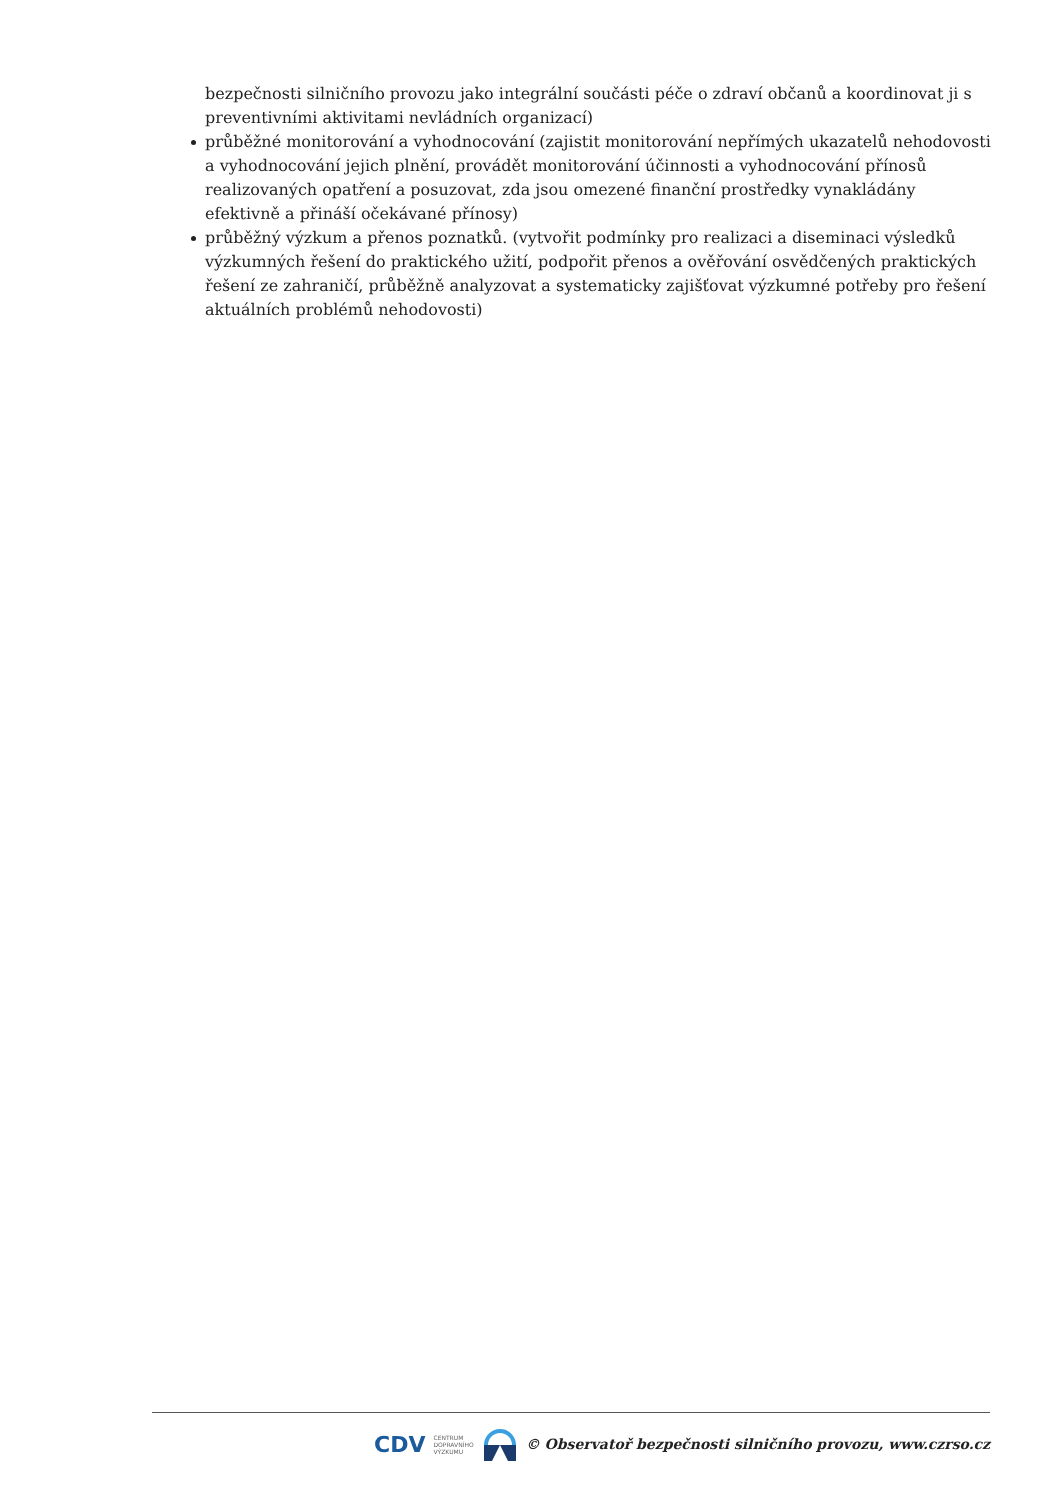bezpečnosti silničního provozu jako integrální součásti péče o zdraví občanů a koordinovat ji s preventivními aktivitami nevládních organizací)
průběžné monitorování a vyhodnocování (zajistit monitorování nepřímých ukazatelů nehodovosti a vyhodnocování jejich plnění, provádět monitorování účinnosti a vyhodnocování přínosů realizovaných opatření a posuzovat, zda jsou omezené finanční prostředky vynakládány efektivně a přináší očekávané přínosy)
průběžný výzkum a přenos poznatků. (vytvořit podmínky pro realizaci a diseminaci výsledků výzkumných řešení do praktického užití, podpořit přenos a ověřování osvědčených praktických řešení ze zahraničí, průběžně analyzovat a systematicky zajišťovat výzkumné potřeby pro řešení aktuálních problémů nehodovosti)
CDV CENTRUM
DOPRAVNÍHO
VÝZKUMU © Observatoř bezpečnosti silničního provozu, www.czrso.cz